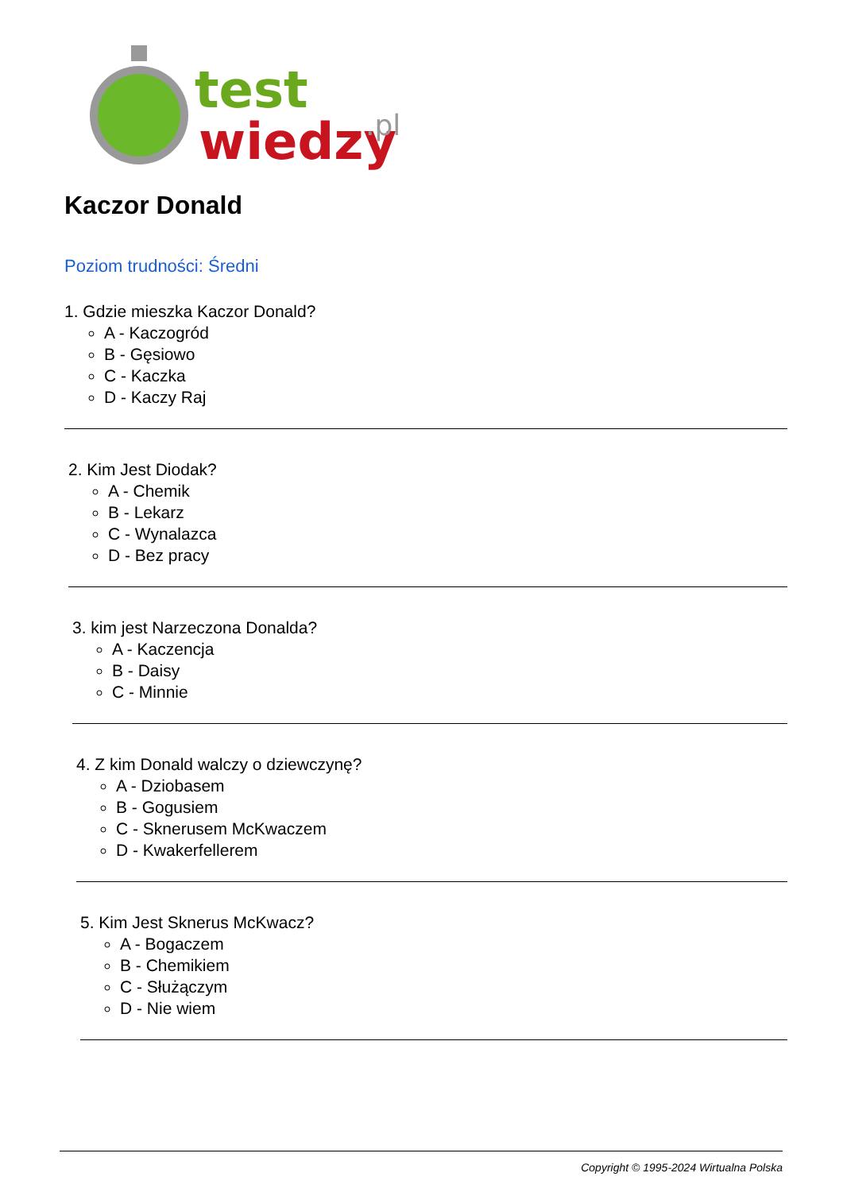test
wiedzy
.pl
Kaczor Donald
Poziom trudności: Średni
1. Gdzie mieszka Kaczor Donald?
A - Kaczogród
B - Gęsiowo
C - Kaczka
D - Kaczy Raj
2. Kim Jest Diodak?
A - Chemik
B - Lekarz
C - Wynalazca
D - Bez pracy
3. kim jest Narzeczona Donalda?
A - Kaczencja
B - Daisy
C - Minnie
4. Z kim Donald walczy o dziewczynę?
A - Dziobasem
B - Gogusiem
C - Sknerusem McKwaczem
D - Kwakerfellerem
5. Kim Jest Sknerus McKwacz?
A - Bogaczem
B - Chemikiem
C - Służączym
D - Nie wiem
Copyright © 1995-2024 Wirtualna Polska